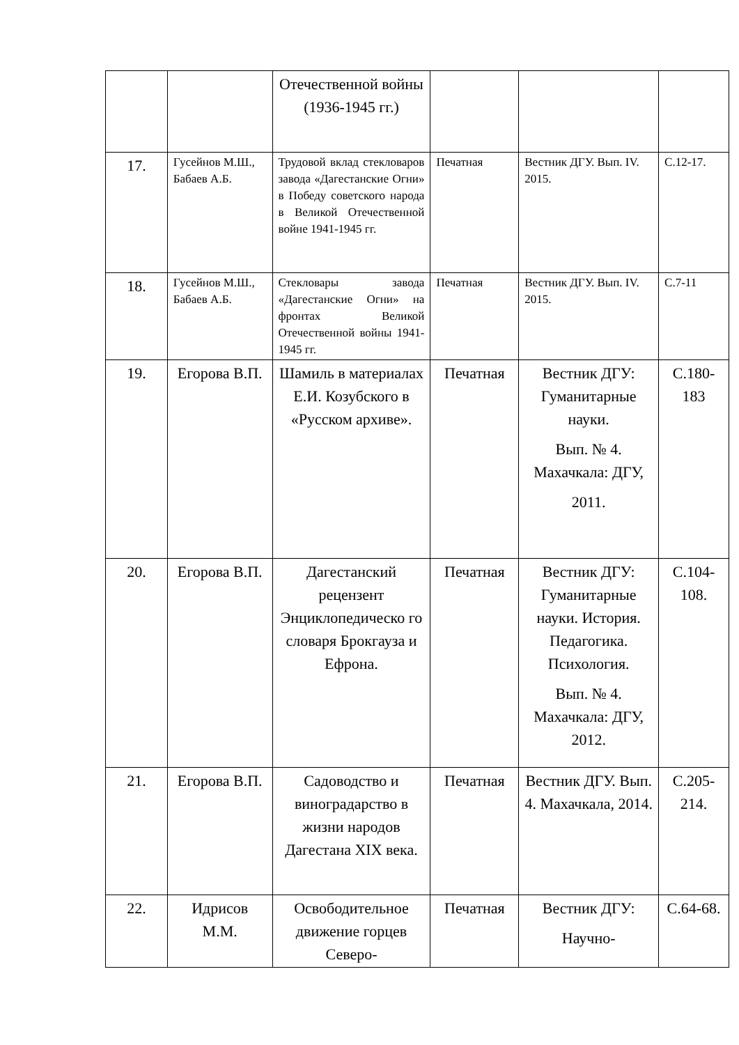| | | Отечественной войны (1936-1945 гг.) | | | |
| 17. | Гусейнов М.Ш., Бабаев А.Б. | Трудовой вклад стекловаров завода «Дагестанские Огни» в Победу советского народа в Великой Отечественной войне 1941-1945 гг. | Печатная | Вестник ДГУ. Вып. IV. 2015. | С.12-17. |
| 18. | Гусейнов М.Ш., Бабаев А.Б. | Стекловары завода «Дагестанские Огни» на фронтах Великой Отечественной войны 1941-1945 гг. | Печатная | Вестник ДГУ. Вып. IV. 2015. | С.7-11 |
| 19. | Егорова В.П. | Шамиль в материалах Е.И. Козубского в «Русском архиве». | Печатная | Вестник ДГУ: Гуманитарные науки. Вып. № 4. Махачкала: ДГУ, 2011. | С.180-183 |
| 20. | Егорова В.П. | Дагестанский рецензент Энциклопедическо го словаря Брокгауза и Ефрона. | Печатная | Вестник ДГУ: Гуманитарные науки. История. Педагогика. Психология. Вып. № 4. Махачкала: ДГУ, 2012. | С.104-108. |
| 21. | Егорова В.П. | Садоводство и виноградарство в жизни народов Дагестана XIX века. | Печатная | Вестник ДГУ. Вып. 4. Махачкала, 2014. | С.205-214. |
| 22. | Идрисов М.М. | Освободительное движение горцев Северо- | Печатная | Вестник ДГУ: Научно- | С.64-68. |